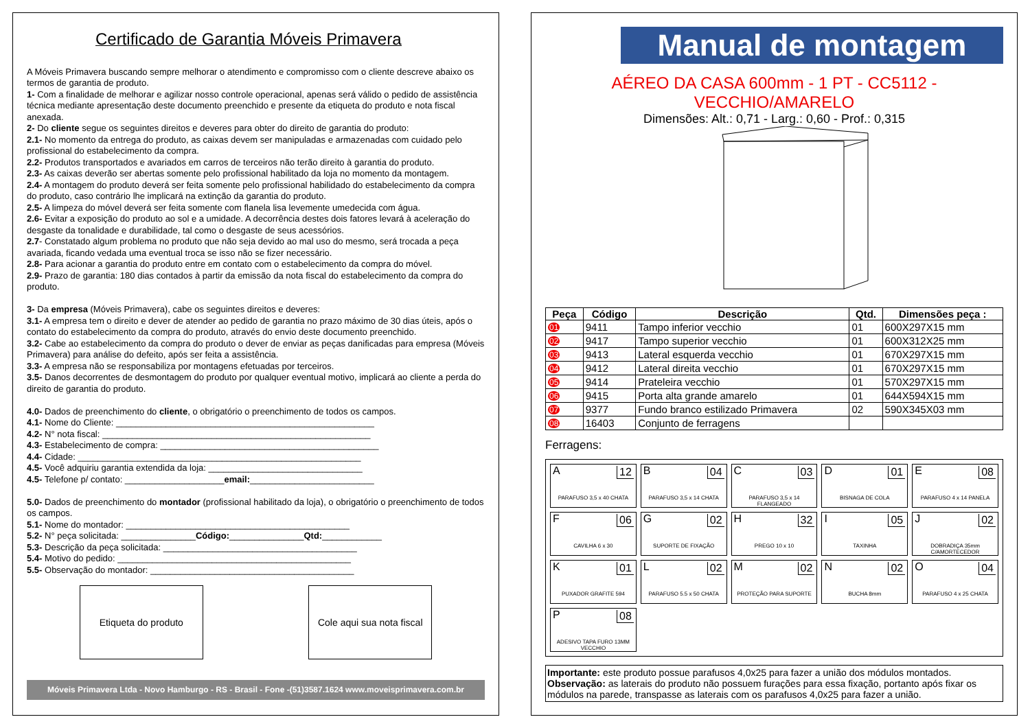Certificado de Garantia Móveis Primavera
A Móveis Primavera buscando sempre melhorar o atendimento e compromisso com o cliente descreve abaixo os termos de garantia de produto.
1- Com a finalidade de melhorar e agilizar nosso controle operacional, apenas será válido o pedido de assistência técnica mediante apresentação deste documento preenchido e presente da etiqueta do produto e nota fiscal anexada.
2- Do cliente segue os seguintes direitos e deveres para obter do direito de garantia do produto:
2.1- No momento da entrega do produto, as caixas devem ser manipuladas e armazenadas com cuidado pelo profissional do estabelecimento da compra.
2.2- Produtos transportados e avariados em carros de terceiros não terão direito à garantia do produto.
2.3- As caixas deverão ser abertas somente pelo profissional habilitado da loja no momento da montagem.
2.4- A montagem do produto deverá ser feita somente pelo profissional habilidado do estabelecimento da compra do produto, caso contrário lhe implicará na extinção da garantia do produto.
2.5- A limpeza do móvel deverá ser feita somente com flanela lisa levemente umedecida com água.
2.6- Evitar a exposição do produto ao sol e a umidade. A decorrência destes dois fatores levará à aceleração do desgaste da tonalidade e durabilidade, tal como o desgaste de seus acessórios.
2.7- Constatado algum problema no produto que não seja devido ao mal uso do mesmo, será trocada a peça avariada, ficando vedada uma eventual troca se isso não se fizer necessário.
2.8- Para acionar a garantia do produto entre em contato com o estabelecimento da compra do móvel.
2.9- Prazo de garantia: 180 dias contados à partir da emissão da nota fiscal do estabelecimento da compra do produto.
3- Da empresa (Móveis Primavera), cabe os seguintes direitos e deveres:
3.1- A empresa tem o direito e dever de atender ao pedido de garantia no prazo máximo de 30 dias úteis, após o contato do estabelecimento da compra do produto, através do envio deste documento preenchido.
3.2- Cabe ao estabelecimento da compra do produto o dever de enviar as peças danificadas para empresa (Móveis Primavera) para análise do defeito, após ser feita a assistência.
3.3- A empresa não se responsabiliza por montagens efetuadas por terceiros.
3.5- Danos decorrentes de desmontagem do produto por qualquer eventual motivo, implicará ao cliente a perda do direito de garantia do produto.
4.0- Dados de preenchimento do cliente, o obrigatório o preenchimento de todos os campos.
4.1- Nome do Cliente: ____________________________________________________
4.2- N° nota fiscal: ______________________________________________________
4.3- Estabelecimento de compra: ____________________________________________
4.4- Cidade: _________________________________________________________
4.5- Você adquiriu garantia extendida da loja: _______________________________
4.5- Telefone p/ contato: ____________________email:_________________________
5.0- Dados de preenchimento do montador (profissional habilitado da loja), o obrigatório o preenchimento de todos os campos.
5.1- Nome do montador: _____________________________________________
5.2- N° peça solicitada: _______________Código:_______________Qtd:____________
5.3- Descrição da peça solicitada: _______________________________________
5.4- Motivo do pedido: _______________________________________________
5.5- Observação do montador: _________________________________________
Etiqueta do produto Cole aqui sua nota fiscal
Móveis Primavera Ltda - Novo Hamburgo - RS - Brasil - Fone -(51)3587.1624 www.moveisprimavera.com.br
Manual de montagem
AÉREO DA CASA 600mm - 1 PT - CC5112 - VECCHIO/AMARELO
Dimensões: Alt.: 0,71 - Larg.: 0,60 - Prof.: 0,315
| Peça | Código | Descrição | Qtd. | Dimensões peça : |
| --- | --- | --- | --- | --- |
| 01 | 9411 | Tampo inferior vecchio | 01 | 600X297X15 mm |
| 02 | 9417 | Tampo superior vecchio | 01 | 600X312X25 mm |
| 03 | 9413 | Lateral esquerda vecchio | 01 | 670X297X15 mm |
| 04 | 9412 | Lateral direita vecchio | 01 | 670X297X15 mm |
| 05 | 9414 | Prateleira vecchio | 01 | 570X297X15 mm |
| 06 | 9415 | Porta alta grande amarelo | 01 | 644X594X15 mm |
| 07 | 9377 | Fundo branco estilizado Primavera | 02 | 590X345X03 mm |
| 08 | 16403 | Conjunto de ferragens | | |
Ferragens:
A 12
PARAFUSO 3,5 x 40 CHATA
B 04
PARAFUSO 3,5 x 14 CHATA
C 03
PARAFUSO 3,5 x 14 FLANGEADO
D 01
BISNAGA DE COLA
E 08
PARAFUSO 4 x 14 PANELA
F 06
CAVILHA 6 x 30
G 02
SUPORTE DE FIXAÇÃO
H 32
PREGO 10 x 10
I 05
TAXINHA
J 02
DOBRADIÇA 35mm C/AMORTECEDOR
K 01
PUXADOR GRAFITE 594
L 02
PARAFUSO 5.5 x 50 CHATA
M 02
PROTEÇÃO PARA SUPORTE
N 02
BUCHA 8mm
O 04
PARAFUSO 4 x 25 CHATA
P 08
ADESIVO TAPA FURO 13MM VECCHIO
Importante: este produto possue parafusos 4,0x25 para fazer a união dos módulos montados.
Observação: as laterais do produto não possuem furações para essa fixação, portanto após fixar os módulos na parede, transpasse as laterais com os parafusos 4,0x25 para fazer a união.